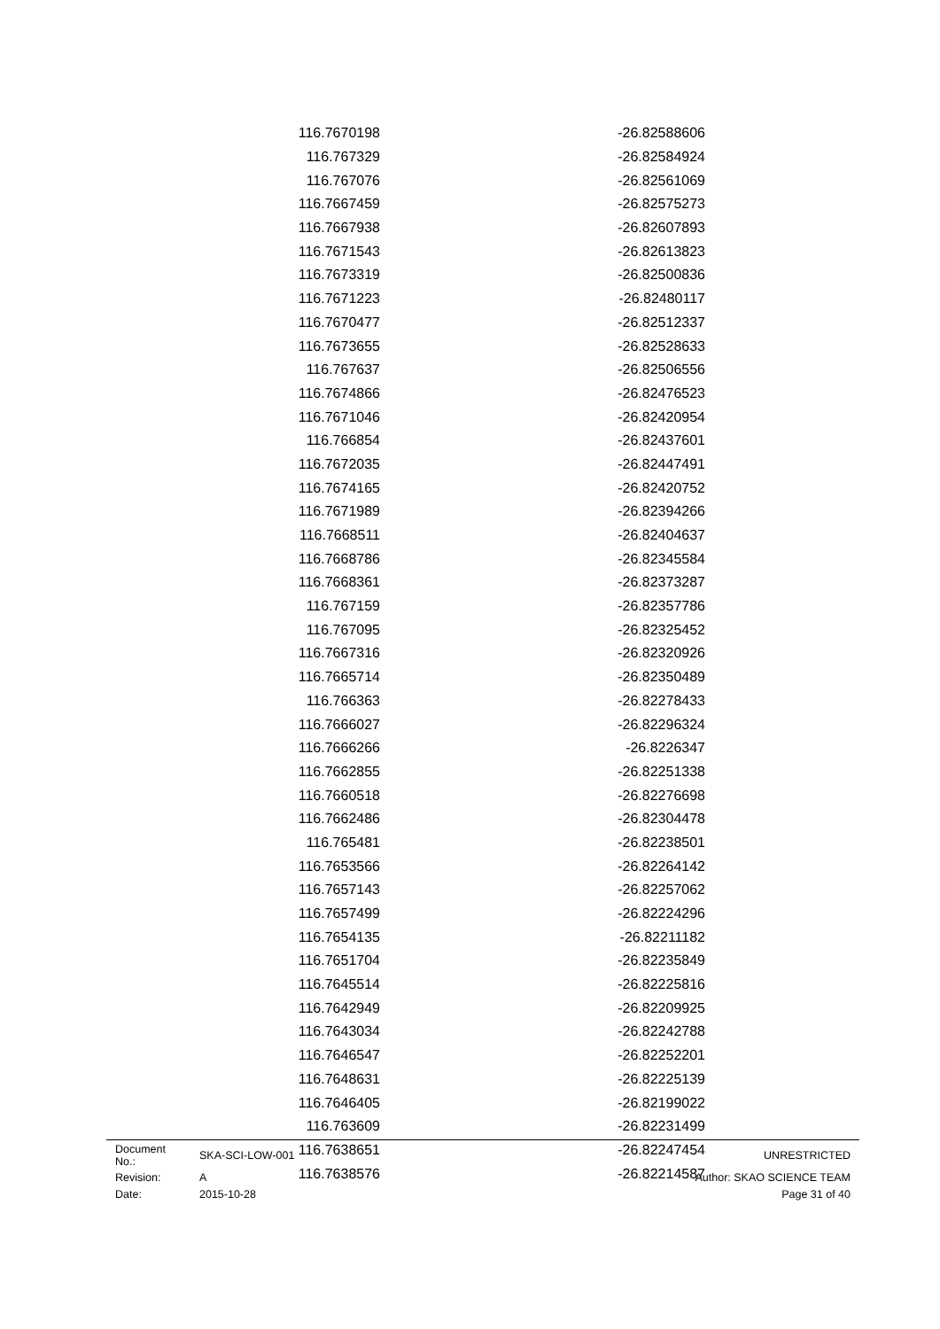| 116.7670198 | -26.82588606 |
| 116.767329 | -26.82584924 |
| 116.767076 | -26.82561069 |
| 116.7667459 | -26.82575273 |
| 116.7667938 | -26.82607893 |
| 116.7671543 | -26.82613823 |
| 116.7673319 | -26.82500836 |
| 116.7671223 | -26.82480117 |
| 116.7670477 | -26.82512337 |
| 116.7673655 | -26.82528633 |
| 116.767637 | -26.82506556 |
| 116.7674866 | -26.82476523 |
| 116.7671046 | -26.82420954 |
| 116.766854 | -26.82437601 |
| 116.7672035 | -26.82447491 |
| 116.7674165 | -26.82420752 |
| 116.7671989 | -26.82394266 |
| 116.7668511 | -26.82404637 |
| 116.7668786 | -26.82345584 |
| 116.7668361 | -26.82373287 |
| 116.767159 | -26.82357786 |
| 116.767095 | -26.82325452 |
| 116.7667316 | -26.82320926 |
| 116.7665714 | -26.82350489 |
| 116.766363 | -26.82278433 |
| 116.7666027 | -26.82296324 |
| 116.7666266 | -26.8226347 |
| 116.7662855 | -26.82251338 |
| 116.7660518 | -26.82276698 |
| 116.7662486 | -26.82304478 |
| 116.765481 | -26.82238501 |
| 116.7653566 | -26.82264142 |
| 116.7657143 | -26.82257062 |
| 116.7657499 | -26.82224296 |
| 116.7654135 | -26.82211182 |
| 116.7651704 | -26.82235849 |
| 116.7645514 | -26.82225816 |
| 116.7642949 | -26.82209925 |
| 116.7643034 | -26.82242788 |
| 116.7646547 | -26.82252201 |
| 116.7648631 | -26.82225139 |
| 116.7646405 | -26.82199022 |
| 116.763609 | -26.82231499 |
| 116.7638651 | -26.82247454 |
| 116.7638576 | -26.82214587 |
| Document No.: | SKA-SCI-LOW-001 | UNRESTRICTED |
| Revision: | A | Author: SKAO SCIENCE TEAM |
| Date: | 2015-10-28 | Page 31 of 40 |